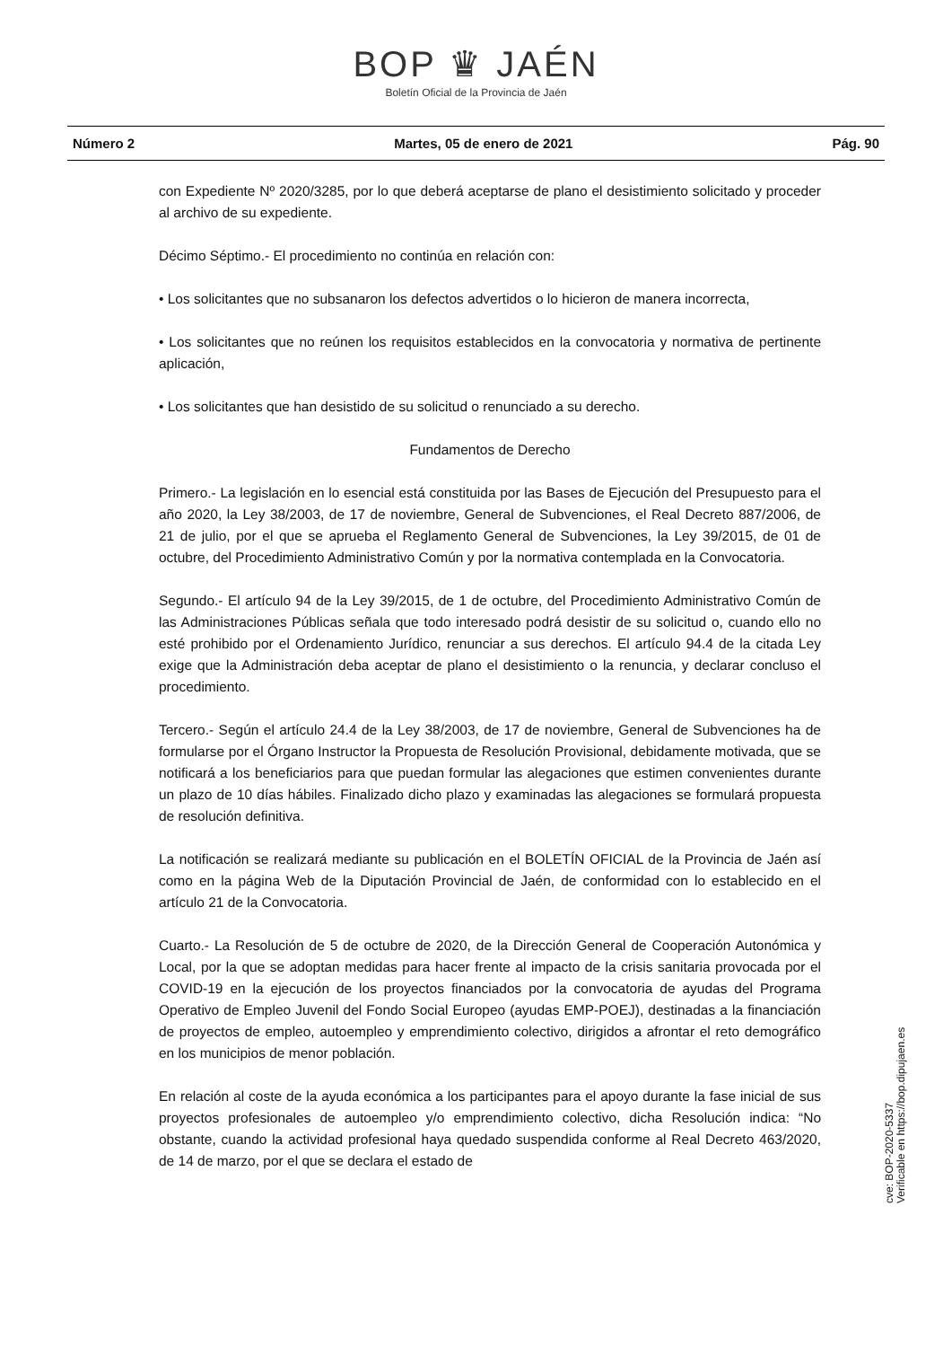BOP ♛ JAÉN
Boletín Oficial de la Provincia de Jaén
Número 2 Martes, 05 de enero de 2021 Pág. 90
con Expediente Nº 2020/3285, por lo que deberá aceptarse de plano el desistimiento solicitado y proceder al archivo de su expediente.
Décimo Séptimo.- El procedimiento no continúa en relación con:
• Los solicitantes que no subsanaron los defectos advertidos o lo hicieron de manera incorrecta,
• Los solicitantes que no reúnen los requisitos establecidos en la convocatoria y normativa de pertinente aplicación,
• Los solicitantes que han desistido de su solicitud o renunciado a su derecho.
Fundamentos de Derecho
Primero.- La legislación en lo esencial está constituida por las Bases de Ejecución del Presupuesto para el año 2020, la Ley 38/2003, de 17 de noviembre, General de Subvenciones, el Real Decreto 887/2006, de 21 de julio, por el que se aprueba el Reglamento General de Subvenciones, la Ley 39/2015, de 01 de octubre, del Procedimiento Administrativo Común y por la normativa contemplada en la Convocatoria.
Segundo.- El artículo 94 de la Ley 39/2015, de 1 de octubre, del Procedimiento Administrativo Común de las Administraciones Públicas señala que todo interesado podrá desistir de su solicitud o, cuando ello no esté prohibido por el Ordenamiento Jurídico, renunciar a sus derechos. El artículo 94.4 de la citada Ley exige que la Administración deba aceptar de plano el desistimiento o la renuncia, y declarar concluso el procedimiento.
Tercero.- Según el artículo 24.4 de la Ley 38/2003, de 17 de noviembre, General de Subvenciones ha de formularse por el Órgano Instructor la Propuesta de Resolución Provisional, debidamente motivada, que se notificará a los beneficiarios para que puedan formular las alegaciones que estimen convenientes durante un plazo de 10 días hábiles. Finalizado dicho plazo y examinadas las alegaciones se formulará propuesta de resolución definitiva.
La notificación se realizará mediante su publicación en el BOLETÍN OFICIAL de la Provincia de Jaén así como en la página Web de la Diputación Provincial de Jaén, de conformidad con lo establecido en el artículo 21 de la Convocatoria.
Cuarto.- La Resolución de 5 de octubre de 2020, de la Dirección General de Cooperación Autonómica y Local, por la que se adoptan medidas para hacer frente al impacto de la crisis sanitaria provocada por el COVID-19 en la ejecución de los proyectos financiados por la convocatoria de ayudas del Programa Operativo de Empleo Juvenil del Fondo Social Europeo (ayudas EMP-POEJ), destinadas a la financiación de proyectos de empleo, autoempleo y emprendimiento colectivo, dirigidos a afrontar el reto demográfico en los municipios de menor población.
En relación al coste de la ayuda económica a los participantes para el apoyo durante la fase inicial de sus proyectos profesionales de autoempleo y/o emprendimiento colectivo, dicha Resolución indica: “No obstante, cuando la actividad profesional haya quedado suspendida conforme al Real Decreto 463/2020, de 14 de marzo, por el que se declara el estado de
cve: BOP-2020-5337
Verificable en https://bop.dipujaen.es